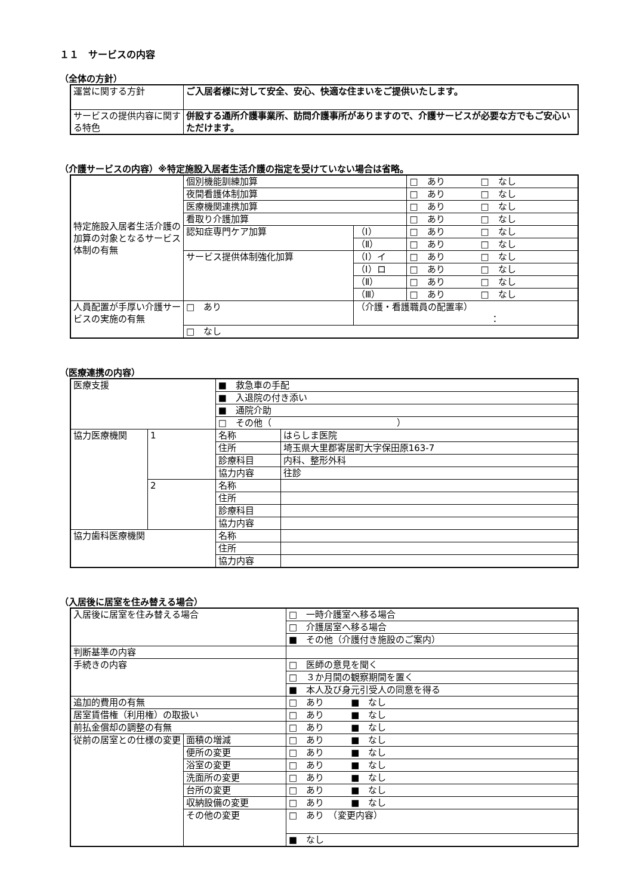１１　サービスの内容
（全体の方針）
| 運営に関する方針 | ご入居者様に対して安全、安心、快適な住まいをご提供いたします。 |
| サービスの提供内容に関する特色 | 併設する通所介護事業所、訪問介護事所がありますので、介護サービスが必要な方でもご安心いただけます。 |
（介護サービスの内容）※特定施設入居者生活介護の指定を受けていない場合は省略。
| 特定施設入居者生活介護の加算の対象となるサービス体制の有無 | 個別機能訓練加算 | | □ あり □ なし |
| | 夜間看護体制加算 | | □ あり □ なし |
| | 医療機関連携加算 | | □ あり □ なし |
| | 看取り介護加算 | | □ あり □ なし |
| | 認知症専門ケア加算 | （Ⅰ） | □ あり □ なし |
| | | （Ⅱ） | □ あり □ なし |
| | サービス提供体制強化加算 | （Ⅰ）イ | □ あり □ なし |
| | | （Ⅰ）ロ | □ あり □ なし |
| | | （Ⅱ） | □ あり □ なし |
| | | （Ⅲ） | □ あり □ なし |
| 人員配置が手厚い介護サービスの実施の有無 | □ あり | （介護・看護職員の配置率） ： | |
| | □ なし | | |
（医療連携の内容）
| 医療支援 | | ■ 救急車の手配 | |
| | | ■ 入退院の付き添い | |
| | | ■ 通院介助 | |
| | | □ その他（ ） | |
| 協力医療機関 | 1 | 名称 | はらしま医院 |
| | | 住所 | 埼玉県大里郡寄居町大字保田原163-7 |
| | | 診療科目 | 内科、整形外科 |
| | | 協力内容 | 往診 |
| | 2 | 名称 | |
| | | 住所 | |
| | | 診療科目 | |
| | | 協力内容 | |
| 協力歯科医療機関 | | 名称 | |
| | | 住所 | |
| | | 協力内容 | |
（入居後に居室を住み替える場合）
| 入居後に居室を住み替える場合 | | □ 一時介護室へ移る場合 |
| | | □ 介護居室へ移る場合 |
| | | ■ その他（介護付き施設のご案内） |
| 判断基準の内容 | | |
| 手続きの内容 | | □ 医師の意見を聞く |
| | | □ ３か月間の観察期間を置く |
| | | ■ 本人及び身元引受人の同意を得る |
| 追加的費用の有無 | | □ あり ■ なし |
| 居室賃借権（利用権）の取扱い | | □ あり ■ なし |
| 前払金償却の調整の有無 | | □ あり ■ なし |
| 従前の居室との仕様の変更 | 面積の増減 | □ あり ■ なし |
| | 便所の変更 | □ あり ■ なし |
| | 浴室の変更 | □ あり ■ なし |
| | 洗面所の変更 | □ あり ■ なし |
| | 台所の変更 | □ あり ■ なし |
| | 収納設備の変更 | □ あり ■ なし |
| | その他の変更 | □ あり （変更内容） |
| | | ■ なし |